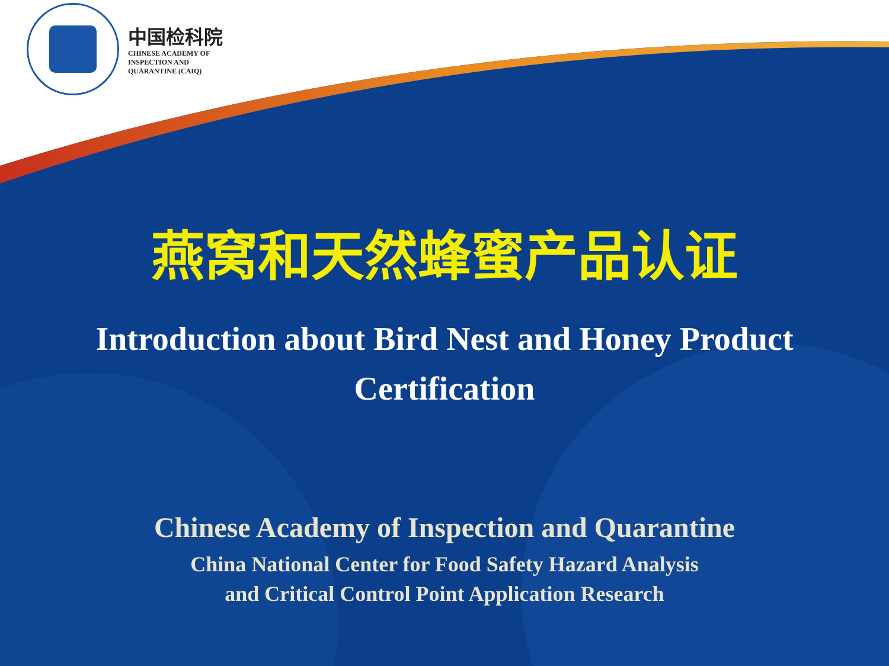中国检科院
CHINESE ACADEMY OF
INSPECTION AND
QUARANTINE (CAIQ)
燕窝和天然蜂蜜产品认证
Introduction about Bird Nest and Honey Product Certification
Chinese Academy of Inspection and Quarantine
China National Center for Food Safety Hazard Analysis
and Critical Control Point Application Research